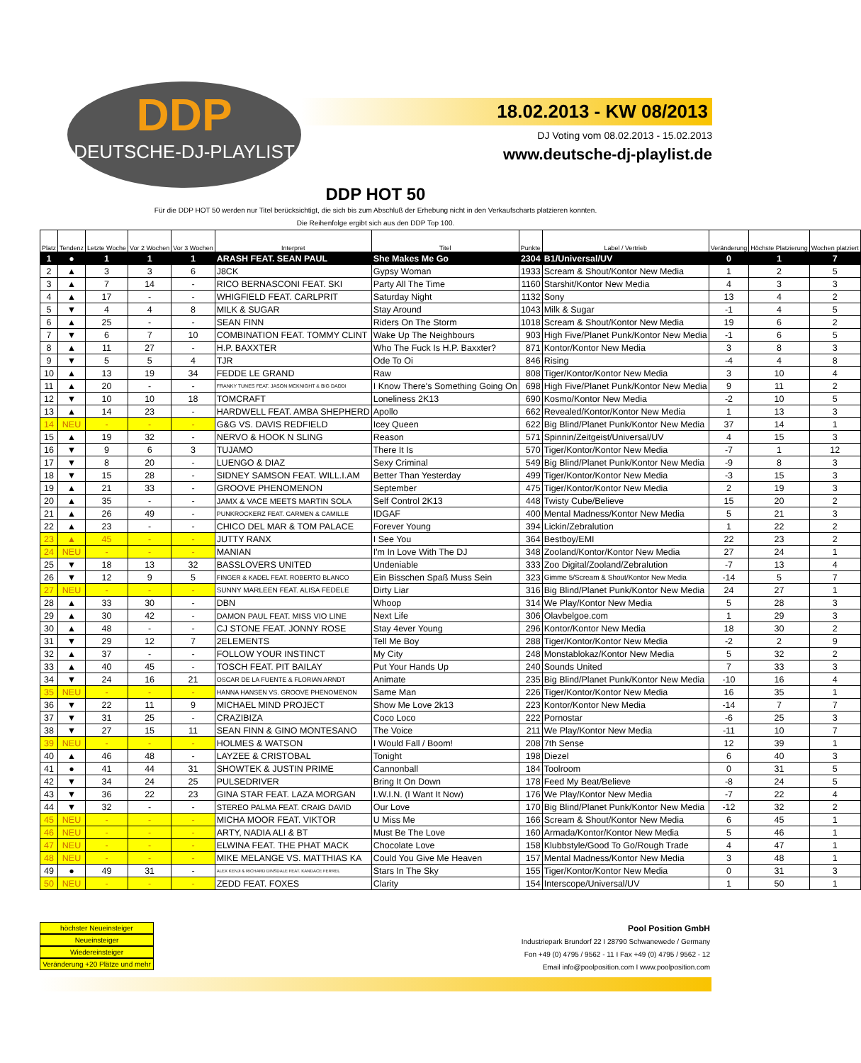DDP
DEUTSCHE-DJ-PLAYLIST
18.02.2013 - KW 08/2013
DJ Voting vom 08.02.2013 - 15.02.2013
www.deutsche-dj-playlist.de
DDP HOT 50
Für die DDP HOT 50 werden nur Titel berücksichtigt, die sich bis zum Abschluß der Erhebung nicht in den Verkaufscharts platzieren konnten.
Die Reihenfolge ergibt sich aus den DDP Top 100.
| Platz | Tendenz | Letzte Woche | Vor 2 Wochen | Vor 3 Wochen | Interpret | Titel | Punkte | Label / Vertrieb | Veränderung | Höchste Platzierung | Wochen platziert |
| --- | --- | --- | --- | --- | --- | --- | --- | --- | --- | --- | --- |
| 1 | ● | 1 | 1 | 1 | ARASH FEAT. SEAN PAUL | She Makes Me Go | 2304 | B1/Universal/UV | 0 | 1 | 7 |
| 2 | ▲ | 3 | 3 | 6 | J8CK | Gypsy Woman | 1933 | Scream & Shout/Kontor New Media | 1 | 2 | 5 |
| 3 | ▲ | 7 | 14 | - | RICO BERNASCONI FEAT. SKI | Party All The Time | 1160 | Starshit/Kontor New Media | 4 | 3 | 3 |
| 4 | ▲ | 17 | - | - | WHIGFIELD FEAT. CARLPRIT | Saturday Night | 1132 | Sony | 13 | 4 | 2 |
| 5 | ▼ | 4 | 4 | 8 | MILK & SUGAR | Stay Around | 1043 | Milk & Sugar | -1 | 4 | 5 |
| 6 | ▲ | 25 | - | - | SEAN FINN | Riders On The Storm | 1018 | Scream & Shout/Kontor New Media | 19 | 6 | 2 |
| 7 | ▼ | 6 | 7 | 10 | COMBINATION FEAT. TOMMY CLINT | Wake Up The Neighbours | 903 | High Five/Planet Punk/Kontor New Media | -1 | 6 | 5 |
| 8 | ▲ | 11 | 27 | - | H.P. BAXXTER | Who The Fuck Is H.P. Baxxter? | 871 | Kontor/Kontor New Media | 3 | 8 | 3 |
| 9 | ▼ | 5 | 5 | 4 | TJR | Ode To Oi | 846 | Rising | -4 | 4 | 8 |
| 10 | ▲ | 13 | 19 | 34 | FEDDE LE GRAND | Raw | 808 | Tiger/Kontor/Kontor New Media | 3 | 10 | 4 |
| 11 | ▲ | 20 | - | - | FRANKY TUNES FEAT. JASON MCKNIGHT & BIG DADDI | I Know There's Something Going On | 698 | High Five/Planet Punk/Kontor New Media | 9 | 11 | 2 |
| 12 | ▼ | 10 | 10 | 18 | TOMCRAFT | Loneliness 2K13 | 690 | Kosmo/Kontor New Media | -2 | 10 | 5 |
| 13 | ▲ | 14 | 23 | - | HARDWELL FEAT. AMBA SHEPHERD | Apollo | 662 | Revealed/Kontor/Kontor New Media | 1 | 13 | 3 |
| 14 | NEU | - | - | - | G&G VS. DAVIS REDFIELD | Icey Queen | 622 | Big Blind/Planet Punk/Kontor New Media | 37 | 14 | 1 |
| 15 | ▲ | 19 | 32 | - | NERVO & HOOK N SLING | Reason | 571 | Spinnin/Zeitgeist/Universal/UV | 4 | 15 | 3 |
| 16 | ▼ | 9 | 6 | 3 | TUJAMO | There It Is | 570 | Tiger/Kontor/Kontor New Media | -7 | 1 | 12 |
| 17 | ▼ | 8 | 20 | - | LUENGO & DIAZ | Sexy Criminal | 549 | Big Blind/Planet Punk/Kontor New Media | -9 | 8 | 3 |
| 18 | ▼ | 15 | 28 | - | SIDNEY SAMSON FEAT. WILL.I.AM | Better Than Yesterday | 499 | Tiger/Kontor/Kontor New Media | -3 | 15 | 3 |
| 19 | ▲ | 21 | 33 | - | GROOVE PHENOMENON | September | 475 | Tiger/Kontor/Kontor New Media | 2 | 19 | 3 |
| 20 | ▲ | 35 | - | - | JAMX & VACE MEETS MARTIN SOLA | Self Control 2K13 | 448 | Twisty Cube/Believe | 15 | 20 | 2 |
| 21 | ▲ | 26 | 49 | - | PUNKROCKERZ FEAT. CARMEN & CAMILLE | IDGAF | 400 | Mental Madness/Kontor New Media | 5 | 21 | 3 |
| 22 | ▲ | 23 | - | - | CHICO DEL MAR & TOM PALACE | Forever Young | 394 | Lickin/Zebralution | 1 | 22 | 2 |
| 23 | ▲ | 45 | - | - | JUTTY RANX | I See You | 364 | Bestboy/EMI | 22 | 23 | 2 |
| 24 | NEU | - | - | - | MANIAN | I'm In Love With The DJ | 348 | Zooland/Kontor/Kontor New Media | 27 | 24 | 1 |
| 25 | ▼ | 18 | 13 | 32 | BASSLOVERS UNITED | Undeniable | 333 | Zoo Digital/Zooland/Zebralution | -7 | 13 | 4 |
| 26 | ▼ | 12 | 9 | 5 | FINGER & KADEL FEAT. ROBERTO BLANCO | Ein Bisschen Spaß Muss Sein | 323 | Gimme 5/Scream & Shout/Kontor New Media | -14 | 5 | 7 |
| 27 | NEU | - | - | - | SUNNY MARLEEN FEAT. ALISA FEDELE | Dirty Liar | 316 | Big Blind/Planet Punk/Kontor New Media | 24 | 27 | 1 |
| 28 | ▲ | 33 | 30 | - | DBN | Whoop | 314 | We Play/Kontor New Media | 5 | 28 | 3 |
| 29 | ▲ | 30 | 42 | - | DAMON PAUL FEAT. MISS VIO LINE | Next Life | 306 | Olavbelgoe.com | 1 | 29 | 3 |
| 30 | ▲ | 48 | - | - | CJ STONE FEAT. JONNY ROSE | Stay 4ever Young | 296 | Kontor/Kontor New Media | 18 | 30 | 2 |
| 31 | ▼ | 29 | 12 | 7 | 2ELEMENTS | Tell Me Boy | 288 | Tiger/Kontor/Kontor New Media | -2 | 2 | 9 |
| 32 | ▲ | 37 | - | - | FOLLOW YOUR INSTINCT | My City | 248 | Monstablokaz/Kontor New Media | 5 | 32 | 2 |
| 33 | ▲ | 40 | 45 | - | TOSCH FEAT. PIT BAILAY | Put Your Hands Up | 240 | Sounds United | 7 | 33 | 3 |
| 34 | ▼ | 24 | 16 | 21 | OSCAR DE LA FUENTE & FLORIAN ARNDT | Animate | 235 | Big Blind/Planet Punk/Kontor New Media | -10 | 16 | 4 |
| 35 | NEU | - | - | - | HANNA HANSEN VS. GROOVE PHENOMENON | Same Man | 226 | Tiger/Kontor/Kontor New Media | 16 | 35 | 1 |
| 36 | ▼ | 22 | 11 | 9 | MICHAEL MIND PROJECT | Show Me Love 2k13 | 223 | Kontor/Kontor New Media | -14 | 7 | 7 |
| 37 | ▼ | 31 | 25 | - | CRAZIBIZA | Coco Loco | 222 | Pornostar | -6 | 25 | 3 |
| 38 | ▼ | 27 | 15 | 11 | SEAN FINN & GINO MONTESANO | The Voice | 211 | We Play/Kontor New Media | -11 | 10 | 7 |
| 39 | NEU | - | - | - | HOLMES & WATSON | I Would Fall / Boom! | 208 | 7th Sense | 12 | 39 | 1 |
| 40 | ▲ | 46 | 48 | - | LAYZEE & CRISTOBAL | Tonight | 198 | Diezel | 6 | 40 | 3 |
| 41 | ● | 41 | 44 | 31 | SHOWTEK & JUSTIN PRIME | Cannonball | 184 | Toolroom | 0 | 31 | 5 |
| 42 | ▼ | 34 | 24 | 25 | PULSEDRIVER | Bring It On Down | 178 | Feed My Beat/Believe | -8 | 24 | 5 |
| 43 | ▼ | 36 | 22 | 23 | GINA STAR FEAT. LAZA MORGAN | I.W.I.N. (I Want It Now) | 176 | We Play/Kontor New Media | -7 | 22 | 4 |
| 44 | ▼ | 32 | - | - | STEREO PALMA FEAT. CRAIG DAVID | Our Love | 170 | Big Blind/Planet Punk/Kontor New Media | -12 | 32 | 2 |
| 45 | NEU | - | - | - | MICHA MOOR FEAT. VIKTOR | U Miss Me | 166 | Scream & Shout/Kontor New Media | 6 | 45 | 1 |
| 46 | NEU | - | - | - | ARTY, NADIA ALI & BT | Must Be The Love | 160 | Armada/Kontor/Kontor New Media | 5 | 46 | 1 |
| 47 | NEU | - | - | - | ELWINA FEAT. THE PHAT MACK | Chocolate Love | 158 | Klubbstyle/Good To Go/Rough Trade | 4 | 47 | 1 |
| 48 | NEU | - | - | - | MIKE MELANGE VS. MATTHIAS KA | Could You Give Me Heaven | 157 | Mental Madness/Kontor New Media | 3 | 48 | 1 |
| 49 | ● | 49 | 31 | - | ALEX KENJI & RICHARD DINSDALE FEAT. KANDACE FERREL | Stars In The Sky | 155 | Tiger/Kontor/Kontor New Media | 0 | 31 | 3 |
| 50 | NEU | - | - | - | ZEDD FEAT. FOXES | Clarity | 154 | Interscope/Universal/UV | 1 | 50 | 1 |
höchster Neueinsteiger
Neueinsteiger
Wiedereinsteiger
Veränderung +20 Plätze und mehr
Pool Position GmbH
Industriepark Brundorf 22 I 28790 Schwanewede / Germany
Fon +49 (0) 4795 / 9562 - 11 I Fax +49 (0) 4795 / 9562 - 12
Email info@poolposition.com I www.poolposition.com